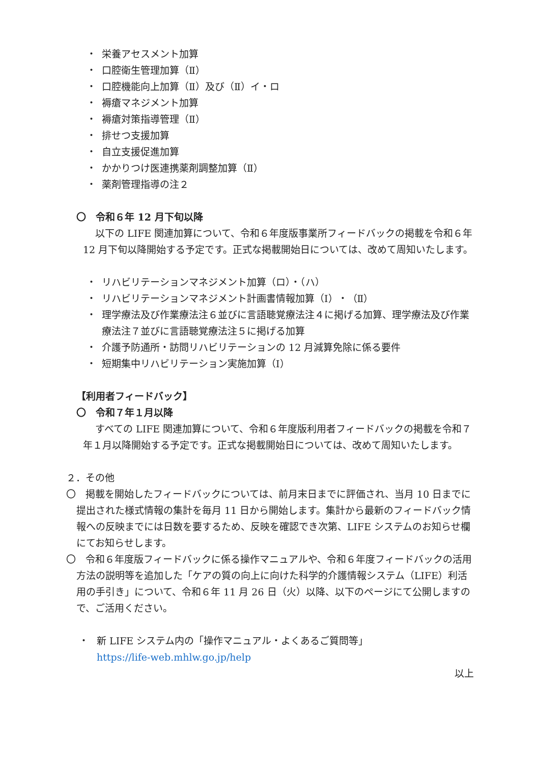・ 栄養アセスメント加算
・ 口腔衛生管理加算（Ⅱ）
・ 口腔機能向上加算（Ⅱ）及び（Ⅱ）イ・ロ
・ 褥瘡マネジメント加算
・ 褥瘡対策指導管理（Ⅱ）
・ 排せつ支援加算
・ 自立支援促進加算
・ かかりつけ医連携薬剤調整加算（Ⅱ）
・ 薬剤管理指導の注２
〇　令和６年 12 月下旬以降
以下の LIFE 関連加算について、令和６年度版事業所フィードバックの掲載を令和６年 12 月下旬以降開始する予定です。正式な掲載開始日については、改めて周知いたします。
・ リハビリテーションマネジメント加算（ロ）・（ハ）
・ リハビリテーションマネジメント計画書情報加算（Ⅰ）・（Ⅱ）
・ 理学療法及び作業療法注６並びに言語聴覚療法注４に掲げる加算、理学療法及び作業療法注７並びに言語聴覚療法注５に掲げる加算
・ 介護予防通所・訪問リハビリテーションの 12 月減算免除に係る要件
・ 短期集中リハビリテーション実施加算（Ⅰ）
【利用者フィードバック】
〇　令和７年１月以降
すべての LIFE 関連加算について、令和６年度版利用者フィードバックの掲載を令和７年１月以降開始する予定です。正式な掲載開始日については、改めて周知いたします。
２．その他
〇　掲載を開始したフィードバックについては、前月末日までに評価され、当月 10 日までに提出された様式情報の集計を毎月 11 日から開始します。集計から最新のフィードバック情報への反映までには日数を要するため、反映を確認でき次第、LIFE システムのお知らせ欄にてお知らせします。
〇　令和６年度版フィードバックに係る操作マニュアルや、令和６年度フィードバックの活用方法の説明等を追加した「ケアの質の向上に向けた科学的介護情報システム（LIFE）利活用の手引き」について、令和６年 11 月 26 日（火）以降、以下のページにて公開しますので、ご活用ください。
・ 新 LIFE システム内の「操作マニュアル・よくあるご質問等」
https://life-web.mhlw.go.jp/help
以上